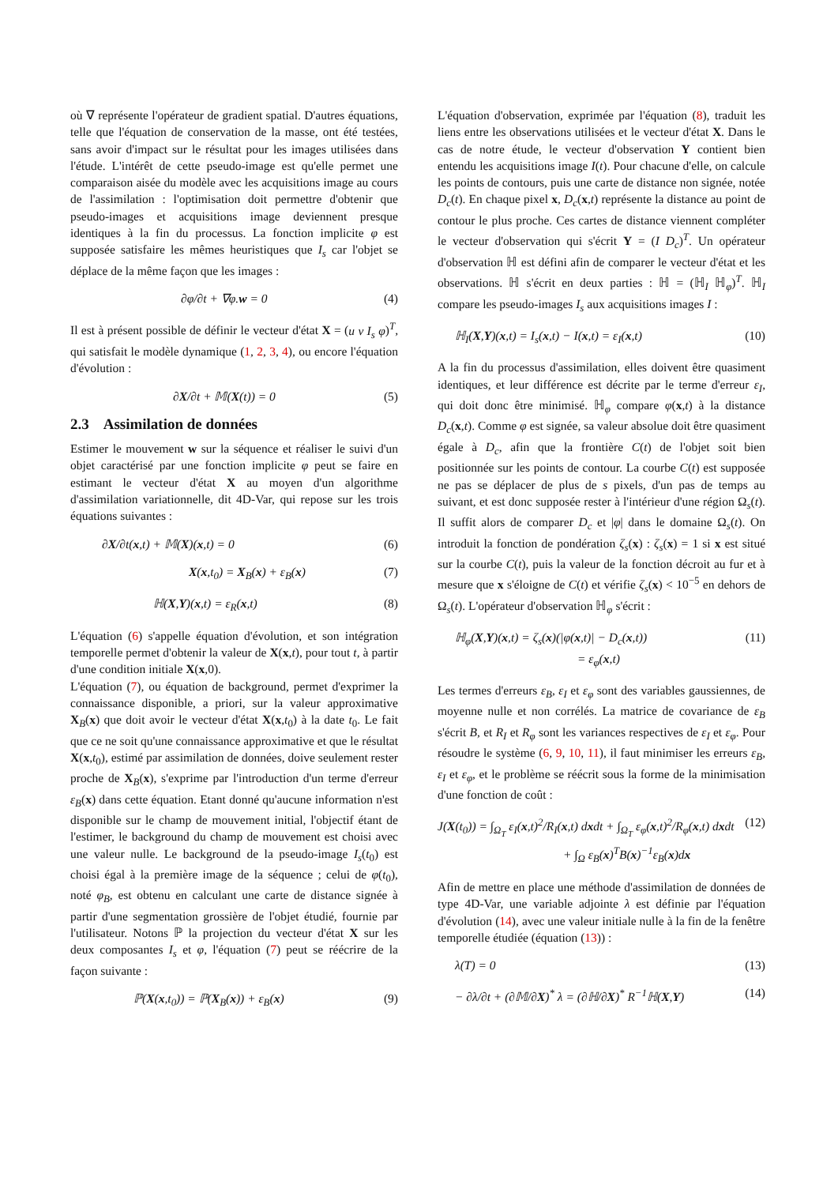où ∇ représente l'opérateur de gradient spatial. D'autres équations, telle que l'équation de conservation de la masse, ont été testées, sans avoir d'impact sur le résultat pour les images utilisées dans l'étude. L'intérêt de cette pseudo-image est qu'elle permet une comparaison aisée du modèle avec les acquisitions image au cours de l'assimilation : l'optimisation doit permettre d'obtenir que pseudo-images et acquisitions image deviennent presque identiques à la fin du processus. La fonction implicite φ est supposée satisfaire les mêmes heuristiques que I<sub>s</sub> car l'objet se déplace de la même façon que les images :
∂φ/∂t + ∇φ.w = 0 (4)
Il est à présent possible de définir le vecteur d'état X = (u v I<sub>s</sub> φ)<sup>T</sup>, qui satisfait le modèle dynamique (1, 2, 3, 4), ou encore l'équation d'évolution :
∂X/∂t + 𝕄(X(t)) = 0 (5)
2.3 Assimilation de données
Estimer le mouvement w sur la séquence et réaliser le suivi d'un objet caractérisé par une fonction implicite φ peut se faire en estimant le vecteur d'état X au moyen d'un algorithme d'assimilation variationnelle, dit 4D-Var, qui repose sur les trois équations suivantes :
∂X/∂t(x,t) + 𝕄(X)(x,t) = 0 (6)
X(x,t<sub>0</sub>) = X<sub>B</sub>(x) + ε<sub>B</sub>(x) (7)
ℍ(X,Y)(x,t) = ε<sub>R</sub>(x,t) (8)
L'équation (6) s'appelle équation d'évolution, et son intégration temporelle permet d'obtenir la valeur de X(x,t), pour tout t, à partir d'une condition initiale X(x,0).
L'équation (7), ou équation de background, permet d'exprimer la connaissance disponible, a priori, sur la valeur approximative X<sub>B</sub>(x) que doit avoir le vecteur d'état X(x,t<sub>0</sub>) à la date t<sub>0</sub>. Le fait que ce ne soit qu'une connaissance approximative et que le résultat X(x,t<sub>0</sub>), estimé par assimilation de données, doive seulement rester proche de X<sub>B</sub>(x), s'exprime par l'introduction d'un terme d'erreur ε<sub>B</sub>(x) dans cette équation. Etant donné qu'aucune information n'est disponible sur le champ de mouvement initial, l'objectif étant de l'estimer, le background du champ de mouvement est choisi avec une valeur nulle. Le background de la pseudo-image I<sub>s</sub>(t<sub>0</sub>) est choisi égal à la première image de la séquence ; celui de φ(t<sub>0</sub>), noté φ<sub>B</sub>, est obtenu en calculant une carte de distance signée à partir d'une segmentation grossière de l'objet étudié, fournie par l'utilisateur. Notons ℙ la projection du vecteur d'état X sur les deux composantes I<sub>s</sub> et φ, l'équation (7) peut se réécrire de la façon suivante :
ℙ(X(x,t<sub>0</sub>)) = ℙ(X<sub>B</sub>(x)) + ε<sub>B</sub>(x) (9)
L'équation d'observation, exprimée par l'équation (8), traduit les liens entre les observations utilisées et le vecteur d'état X. Dans le cas de notre étude, le vecteur d'observation Y contient bien entendu les acquisitions image I(t). Pour chacune d'elle, on calcule les points de contours, puis une carte de distance non signée, notée D<sub>c</sub>(t). En chaque pixel x, D<sub>c</sub>(x,t) représente la distance au point de contour le plus proche. Ces cartes de distance viennent compléter le vecteur d'observation qui s'écrit Y = (I D<sub>c</sub>)<sup>T</sup>. Un opérateur d'observation ℍ est défini afin de comparer le vecteur d'état et les observations. ℍ s'écrit en deux parties : ℍ = (ℍ<sub>I</sub> ℍ<sub>φ</sub>)<sup>T</sup>. ℍ<sub>I</sub> compare les pseudo-images I<sub>s</sub> aux acquisitions images I :
ℍ<sub>I</sub>(X,Y)(x,t) = I<sub>s</sub>(x,t) − I(x,t) = ε<sub>I</sub>(x,t) (10)
A la fin du processus d'assimilation, elles doivent être quasiment identiques, et leur différence est décrite par le terme d'erreur ε<sub>I</sub>, qui doit donc être minimisé. ℍ<sub>φ</sub> compare φ(x,t) à la distance D<sub>c</sub>(x,t). Comme φ est signée, sa valeur absolue doit être quasiment égale à D<sub>c</sub>, afin que la frontière C(t) de l'objet soit bien positionnée sur les points de contour. La courbe C(t) est supposée ne pas se déplacer de plus de s pixels, d'un pas de temps au suivant, et est donc supposée rester à l'intérieur d'une région Ω<sub>s</sub>(t). Il suffit alors de comparer D<sub>c</sub> et |φ| dans le domaine Ω<sub>s</sub>(t). On introduit la fonction de pondération ζ<sub>s</sub>(x) : ζ<sub>s</sub>(x) = 1 si x est situé sur la courbe C(t), puis la valeur de la fonction décroit au fur et à mesure que x s'éloigne de C(t) et vérifie ζ<sub>s</sub>(x) < 10<sup>−5</sup> en dehors de Ω<sub>s</sub>(t). L'opérateur d'observation ℍ<sub>φ</sub> s'écrit :
ℍ<sub>φ</sub>(X,Y)(x,t) = ζ<sub>s</sub>(x)(|φ(x,t)| − D<sub>c</sub>(x,t))
= ε<sub>φ</sub>(x,t) (11)
Les termes d'erreurs ε<sub>B</sub>, ε<sub>I</sub> et ε<sub>φ</sub> sont des variables gaussiennes, de moyenne nulle et non corrélés. La matrice de covariance de ε<sub>B</sub> s'écrit B, et R<sub>I</sub> et R<sub>φ</sub> sont les variances respectives de ε<sub>I</sub> et ε<sub>φ</sub>. Pour résoudre le système (6, 9, 10, 11), il faut minimiser les erreurs ε<sub>B</sub>, ε<sub>I</sub> et ε<sub>φ</sub>, et le problème se réécrit sous la forme de la minimisation d'une fonction de coût :
J(X(t<sub>0</sub>)) = ∫<sub>Ω<sub>T</sub></sub> ε<sub>I</sub>(x,t)<sup>2</sup>/R<sub>I</sub>(x,t) dxdt + ∫<sub>Ω<sub>T</sub></sub> ε<sub>φ</sub>(x,t)<sup>2</sup>/R<sub>φ</sub>(x,t) dxdt
+ ∫<sub>Ω</sub> ε<sub>B</sub>(x)<sup>T</sup>B(x)<sup>−1</sup>ε<sub>B</sub>(x)dx (12)
Afin de mettre en place une méthode d'assimilation de données de type 4D-Var, une variable adjointe λ est définie par l'équation d'évolution (14), avec une valeur initiale nulle à la fin de la fenêtre temporelle étudiée (équation (13)) :
λ(T) = 0 (13)
− ∂λ/∂t + (∂𝕄/∂X)<sup>*</sup> λ = (∂ℍ/∂X)<sup>*</sup> R<sup>−1</sup>ℍ(X,Y) (14)